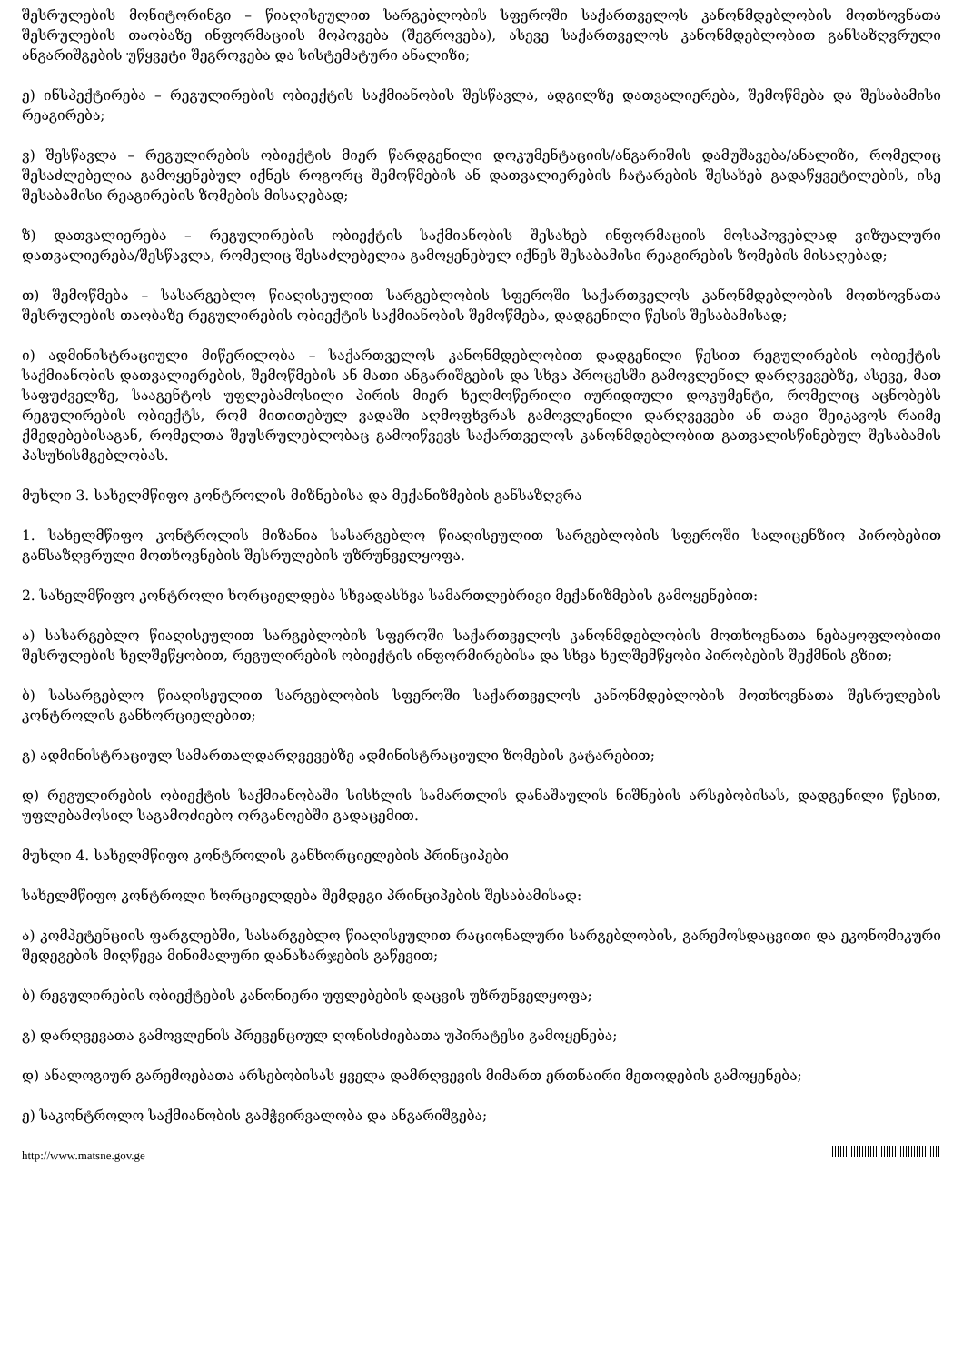შესრულების მონიტორინგი – წიაღისეულით სარგებლობის სფეროში საქართველოს კანონმდებლობის მოთხოვნათა შესრულების თაობაზე ინფორმაციის მოპოვება (შეგროვება), ასევე საქართველოს კანონმდებლობით განსაზღვრული ანგარიშგების უწყვეტი შეგროვება და სისტემატური ანალიზი;
ე) ინსპექტირება – რეგულირების ობიექტის საქმიანობის შესწავლა, ადგილზე დათვალიერება, შემოწმება და შესაბამისი რეაგირება;
ვ) შესწავლა – რეგულირების ობიექტის მიერ წარდგენილი დოკუმენტაციის/ანგარიშის დამუშავება/ანალიზი, რომელიც შესაძლებელია გამოყენებულ იქნეს როგორც შემოწმების ან დათვალიერების ჩატარების შესახებ გადაწყვეტილების, ისე შესაბამისი რეაგირების ზომების მისაღებად;
ზ) დათვალიერება – რეგულირების ობიექტის საქმიანობის შესახებ ინფორმაციის მოსაპოვებლად ვიზუალური დათვალიერება/შესწავლა, რომელიც შესაძლებელია გამოყენებულ იქნეს შესაბამისი რეაგირების ზომების მისაღებად;
თ) შემოწმება – სასარგებლო წიაღისეულით სარგებლობის სფეროში საქართველოს კანონმდებლობის მოთხოვნათა შესრულების თაობაზე რეგულირების ობიექტის საქმიანობის შემოწმება, დადგენილი წესის შესაბამისად;
ი) ადმინისტრაციული მიწერილობა – საქართველოს კანონმდებლობით დადგენილი წესით რეგულირების ობიექტის საქმიანობის დათვალიერების, შემოწმების ან მათი ანგარიშგების და სხვა პროცესში გამოვლენილ დარღვევებზე, ასევე, მათ საფუძველზე, სააგენტოს უფლებამოსილი პირის მიერ ხელმოწერილი იურიდიული დოკუმენტი, რომელიც აცნობებს რეგულირების ობიექტს, რომ მითითებულ ვადაში აღმოფხვრას გამოვლენილი დარღვევები ან თავი შეიკავოს რაიმე ქმედებებისაგან, რომელთა შეუსრულებლობაც გამოიწვევს საქართველოს კანონმდებლობით გათვალისწინებულ შესაბამის პასუხისმგებლობას.
მუხლი 3. სახელმწიფო კონტროლის მიზნებისა და მექანიზმების განსაზღვრა
1. სახელმწიფო კონტროლის მიზანია სასარგებლო წიაღისეულით სარგებლობის სფეროში სალიცენზიო პირობებით განსაზღვრული მოთხოვნების შესრულების უზრუნველყოფა.
2. სახელმწიფო კონტროლი ხორციელდება სხვადასხვა სამართლებრივი მექანიზმების გამოყენებით:
ა) სასარგებლო წიაღისეულით სარგებლობის სფეროში საქართველოს კანონმდებლობის მოთხოვნათა ნებაყოფლობითი შესრულების ხელშეწყობით, რეგულირების ობიექტის ინფორმირებისა და სხვა ხელშემწყობი პირობების შექმნის გზით;
ბ) სასარგებლო წიაღისეულით სარგებლობის სფეროში საქართველოს კანონმდებლობის მოთხოვნათა შესრულების კონტროლის განხორციელებით;
გ) ადმინისტრაციულ სამართალდარღვევებზე ადმინისტრაციული ზომების გატარებით;
დ) რეგულირების ობიექტის საქმიანობაში სისხლის სამართლის დანაშაულის ნიშნების არსებობისას, დადგენილი წესით, უფლებამოსილ საგამოძიებო ორგანოებში გადაცემით.
მუხლი 4. სახელმწიფო კონტროლის განხორციელების პრინციპები
სახელმწიფო კონტროლი ხორციელდება შემდეგი პრინციპების შესაბამისად:
ა) კომპეტენციის ფარგლებში, სასარგებლო წიაღისეულით რაციონალური სარგებლობის, გარემოსდაცვითი და ეკონომიკური შედეგების მიღწევა მინიმალური დანახარჯების გაწევით;
ბ) რეგულირების ობიექტების კანონიერი უფლებების დაცვის უზრუნველყოფა;
გ) დარღვევათა გამოვლენის პრევენციულ ღონისძიებათა უპირატესი გამოყენება;
დ) ანალოგიურ გარემოებათა არსებობისას ყველა დამრღვევის მიმართ ერთნაირი მეთოდების გამოყენება;
ე) საკონტროლო საქმიანობის გამჭვირვალობა და ანგარიშგება;
http://www.matsne.gov.ge